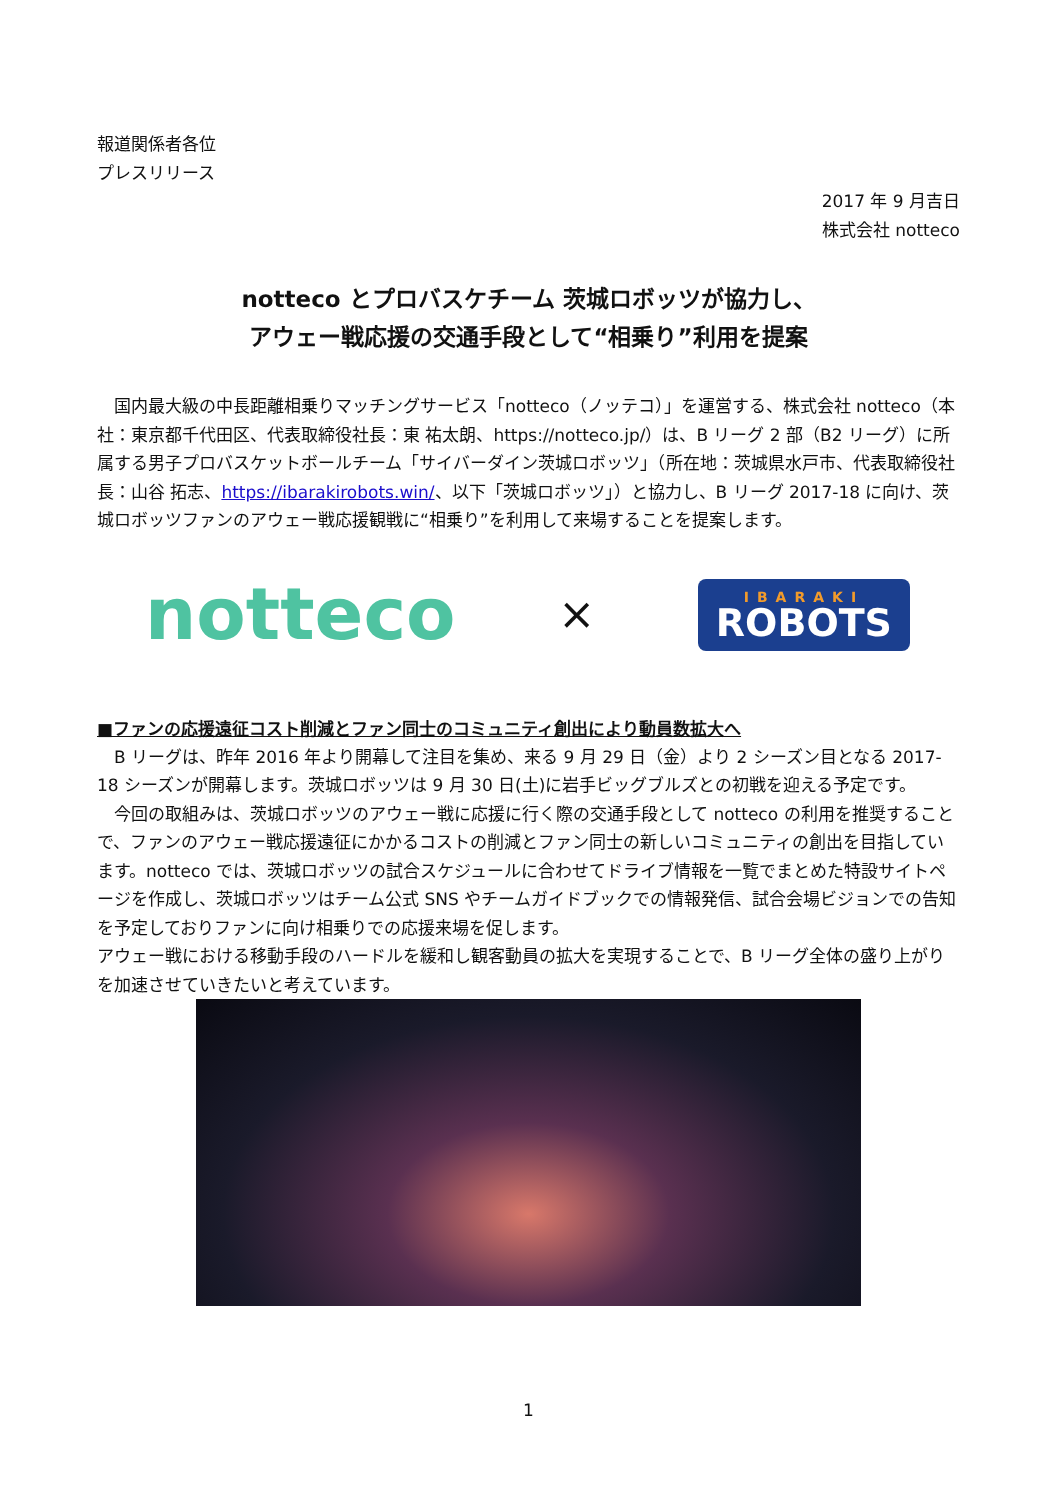報道関係者各位
プレスリリース
2017 年 9 月吉日
株式会社 notteco
notteco とプロバスケチーム 茨城ロボッツが協力し、
アウェー戦応援の交通手段として“相乗り”利用を提案
　国内最大級の中長距離相乗りマッチングサービス「notteco（ノッテコ）」を運営する、株式会社 notteco（本社：東京都千代田区、代表取締役社長：東 祐太朗、https://notteco.jp/）は、B リーグ 2 部（B2 リーグ）に所属する男子プロバスケットボールチーム「サイバーダイン茨城ロボッツ」（所在地：茨城県水戸市、代表取締役社長：山谷 拓志、https://ibarakirobots.win/、以下「茨城ロボッツ」）と協力し、B リーグ 2017-18 に向け、茨城ロボッツファンのアウェー戦応援観戦に“相乗り”を利用して来場することを提案します。
notteco ×
IBARAKI
ROBOTS
■ファンの応援遠征コスト削減とファン同士のコミュニティ創出により動員数拡大へ
　B リーグは、昨年 2016 年より開幕して注目を集め、来る 9 月 29 日（金）より 2 シーズン目となる 2017-18 シーズンが開幕します。茨城ロボッツは 9 月 30 日(土)に岩手ビッグブルズとの初戦を迎える予定です。
　今回の取組みは、茨城ロボッツのアウェー戦に応援に行く際の交通手段として notteco の利用を推奨することで、ファンのアウェー戦応援遠征にかかるコストの削減とファン同士の新しいコミュニティの創出を目指しています。notteco では、茨城ロボッツの試合スケジュールに合わせてドライブ情報を一覧でまとめた特設サイトページを作成し、茨城ロボッツはチーム公式 SNS やチームガイドブックでの情報発信、試合会場ビジョンでの告知を予定しておりファンに向け相乗りでの応援来場を促します。
アウェー戦における移動手段のハードルを緩和し観客動員の拡大を実現することで、B リーグ全体の盛り上がりを加速させていきたいと考えています。
1